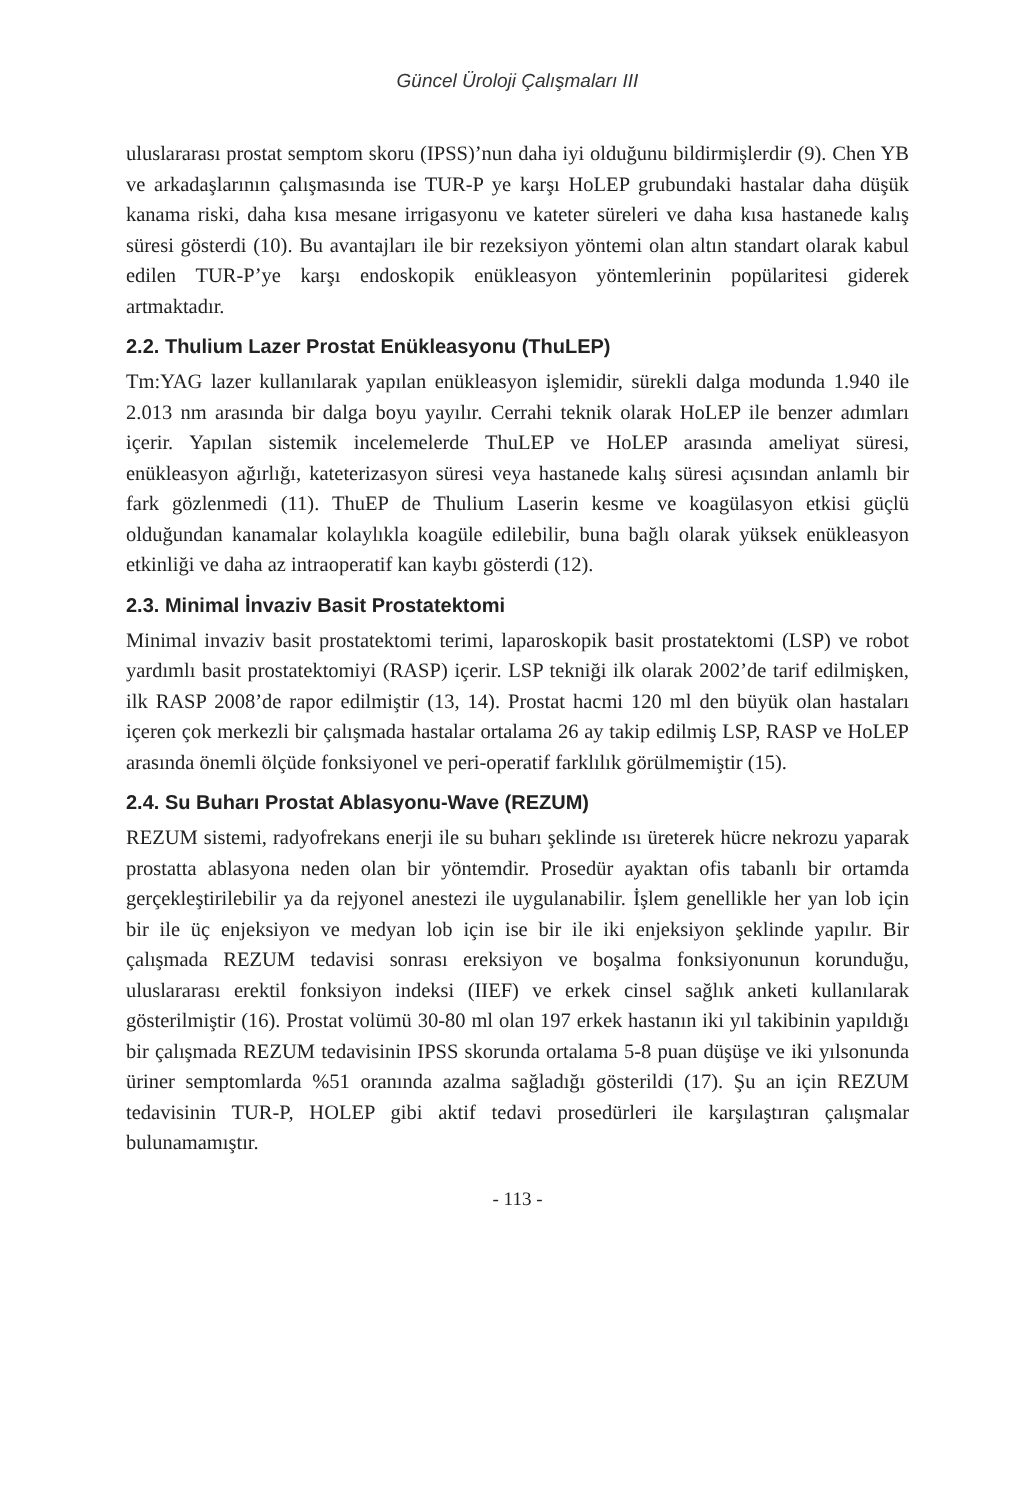Güncel Üroloji Çalışmaları III
uluslararası prostat semptom skoru (IPSS)’nun daha iyi olduğunu bildirmişlerdir (9). Chen YB ve arkadaşlarının çalışmasında ise TUR-P ye karşı HoLEP grubundaki hastalar daha düşük kanama riski, daha kısa mesane irrigasyonu ve kateter süreleri ve daha kısa hastanede kalış süresi gösterdi (10). Bu avantajları ile bir rezeksiyon yöntemi olan altın standart olarak kabul edilen TUR-P’ye karşı endoskopik enükleasyon yöntemlerinin popülaritesi giderek artmaktadır.
2.2. Thulium Lazer Prostat Enükleasyonu (ThuLEP)
Tm:YAG lazer kullanılarak yapılan enükleasyon işlemidir, sürekli dalga modunda 1.940 ile 2.013 nm arasında bir dalga boyu yayılır. Cerrahi teknik olarak HoLEP ile benzer adımları içerir. Yapılan sistemik incelemelerde ThuLEP ve HoLEP arasında ameliyat süresi, enükleasyon ağırlığı, kateterizasyon süresi veya hastanede kalış süresi açısından anlamlı bir fark gözlenmedi (11). ThuEP de Thulium Laserin kesme ve koagülasyon etkisi güçlü olduğundan kanamalar kolaylıkla koagüle edilebilir, buna bağlı olarak yüksek enükleasyon etkinliği ve daha az intraoperatif kan kaybı gösterdi (12).
2.3. Minimal İnvaziv Basit Prostatektomi
Minimal invaziv basit prostatektomi terimi, laparoskopik basit prostatektomi (LSP) ve robot yardımlı basit prostatektomiyi (RASP) içerir. LSP tekniği ilk olarak 2002’de tarif edilmişken, ilk RASP 2008’de rapor edilmiştir (13, 14). Prostat hacmi 120 ml den büyük olan hastaları içeren çok merkezli bir çalışmada hastalar ortalama 26 ay takip edilmiş LSP, RASP ve HoLEP arasında önemli ölçüde fonksiyonel ve peri-operatif farklılık görülmemiştir (15).
2.4. Su Buharı Prostat Ablasyonu-Wave (REZUM)
REZUM sistemi, radyofrekans enerji ile su buharı şeklinde ısı üreterek hücre nekrozu yaparak prostatta ablasyona neden olan bir yöntemdir. Prosedür ayaktan ofis tabanlı bir ortamda gerçekleştirilebilir ya da rejyonel anestezi ile uygulanabilir. İşlem genellikle her yan lob için bir ile üç enjeksiyon ve medyan lob için ise bir ile iki enjeksiyon şeklinde yapılır. Bir çalışmada REZUM tedavisi sonrası ereksiyon ve boşalma fonksiyonunun korunduğu, uluslararası erektil fonksiyon indeksi (IIEF) ve erkek cinsel sağlık anketi kullanılarak gösterilmiştir (16). Prostat volümü 30-80 ml olan 197 erkek hastanın iki yıl takibinin yapıldığı bir çalışmada REZUM tedavisinin IPSS skorunda ortalama 5-8 puan düşüşe ve iki yılsonunda üriner semptomlarda %51 oranında azalma sağladığı gösterildi (17). Şu an için REZUM tedavisinin TUR-P, HOLEP gibi aktif tedavi prosedürleri ile karşılaştıran çalışmalar bulunamamıştır.
- 113 -